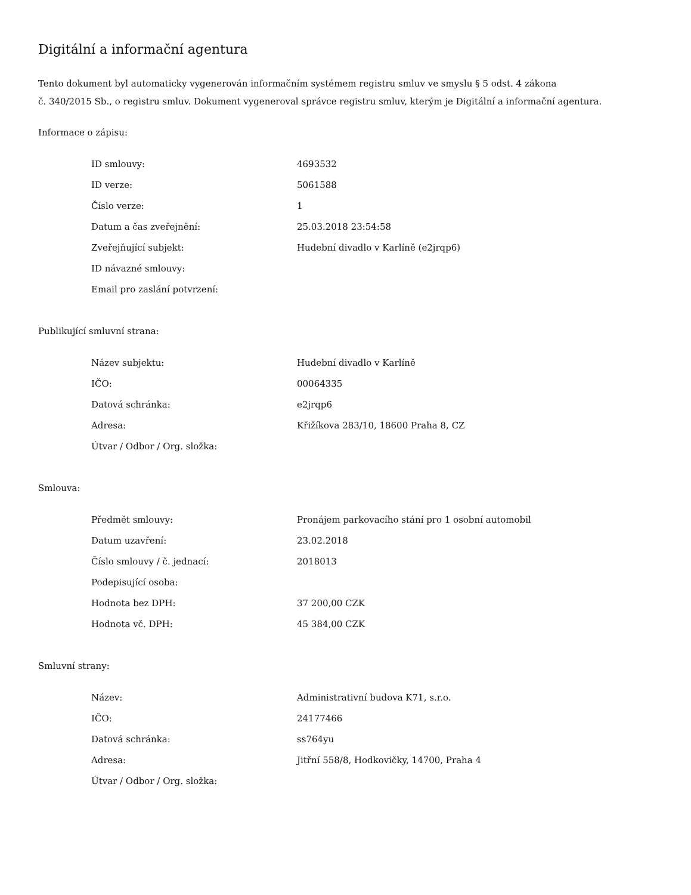Digitální a informační agentura
Tento dokument byl automaticky vygenerován informačním systémem registru smluv ve smyslu § 5 odst. 4 zákona
č. 340/2015 Sb., o registru smluv. Dokument vygeneroval správce registru smluv, kterým je Digitální a informační agentura.
Informace o zápisu:
| ID smlouvy: | 4693532 |
| ID verze: | 5061588 |
| Číslo verze: | 1 |
| Datum a čas zveřejnění: | 25.03.2018 23:54:58 |
| Zveřejňující subjekt: | Hudební divadlo v Karlíně (e2jrqp6) |
| ID návazné smlouvy: | |
| Email pro zaslání potvrzení: | |
Publikující smluvní strana:
| Název subjektu: | Hudební divadlo v Karlíně |
| IČO: | 00064335 |
| Datová schránka: | e2jrqp6 |
| Adresa: | Křižíkova 283/10, 18600 Praha 8, CZ |
| Útvar / Odbor / Org. složka: | |
Smlouva:
| Předmět smlouvy: | Pronájem parkovacího stání pro 1 osobní automobil |
| Datum uzavření: | 23.02.2018 |
| Číslo smlouvy / č. jednací: | 2018013 |
| Podepisující osoba: | |
| Hodnota bez DPH: | 37 200,00 CZK |
| Hodnota vč. DPH: | 45 384,00 CZK |
Smluvní strany:
| Název: | Administrativní budova K71, s.r.o. |
| IČO: | 24177466 |
| Datová schránka: | ss764yu |
| Adresa: | Jitřní 558/8, Hodkovičky, 14700, Praha 4 |
| Útvar / Odbor / Org. složka: | |